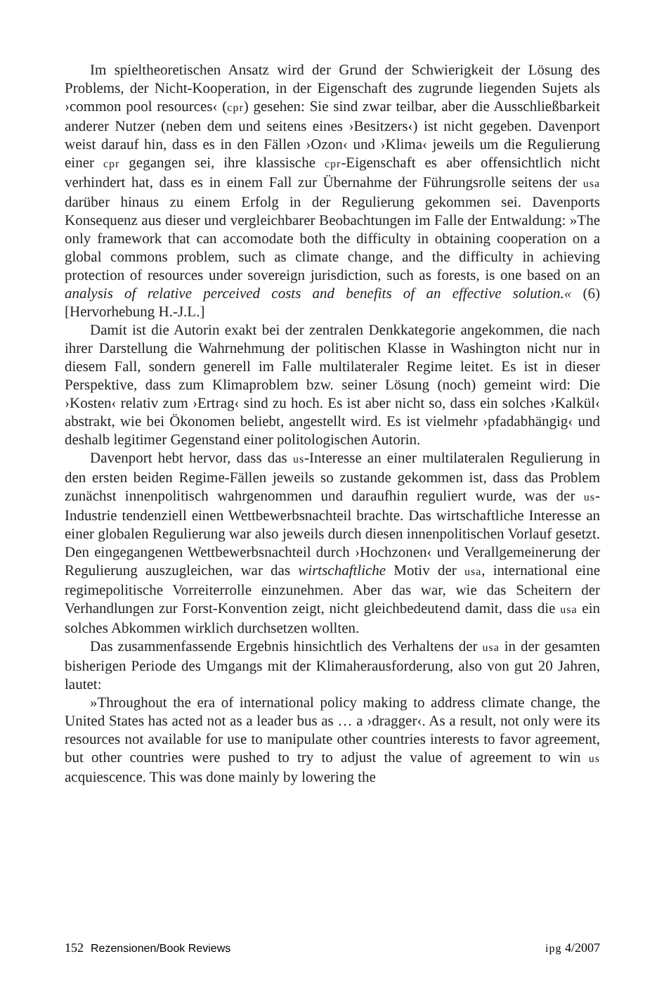Im spieltheoretischen Ansatz wird der Grund der Schwierigkeit der Lösung des Problems, der Nicht-Kooperation, in der Eigenschaft des zugrunde liegenden Sujets als ›common pool resources‹ (cpr) gesehen: Sie sind zwar teilbar, aber die Ausschließbarkeit anderer Nutzer (neben dem und seitens eines ›Besitzers‹) ist nicht gegeben. Davenport weist darauf hin, dass es in den Fällen ›Ozon‹ und ›Klima‹ jeweils um die Regulierung einer cpr gegangen sei, ihre klassische cpr-Eigenschaft es aber offensichtlich nicht verhindert hat, dass es in einem Fall zur Übernahme der Führungsrolle seitens der usa darüber hinaus zu einem Erfolg in der Regulierung gekommen sei. Davenports Konsequenz aus dieser und vergleichbarer Beobachtungen im Falle der Entwaldung: »The only framework that can accomodate both the difficulty in obtaining cooperation on a global commons problem, such as climate change, and the difficulty in achieving protection of resources under sovereign jurisdiction, such as forests, is one based on an analysis of relative perceived costs and benefits of an effective solution.« (6) [Hervorhebung H.-J.L.]
Damit ist die Autorin exakt bei der zentralen Denkkategorie angekommen, die nach ihrer Darstellung die Wahrnehmung der politischen Klasse in Washington nicht nur in diesem Fall, sondern generell im Falle multilateraler Regime leitet. Es ist in dieser Perspektive, dass zum Klimaproblem bzw. seiner Lösung (noch) gemeint wird: Die ›Kosten‹ relativ zum ›Ertrag‹ sind zu hoch. Es ist aber nicht so, dass ein solches ›Kalkül‹ abstrakt, wie bei Ökonomen beliebt, angestellt wird. Es ist vielmehr ›pfadabhängig‹ und deshalb legitimer Gegenstand einer politologischen Autorin.
Davenport hebt hervor, dass das us-Interesse an einer multilateralen Regulierung in den ersten beiden Regime-Fällen jeweils so zustande gekommen ist, dass das Problem zunächst innenpolitisch wahrgenommen und daraufhin reguliert wurde, was der us-Industrie tendenziell einen Wettbewerbsnachteil brachte. Das wirtschaftliche Interesse an einer globalen Regulierung war also jeweils durch diesen innenpolitischen Vorlauf gesetzt. Den eingegangenen Wettbewerbsnachteil durch ›Hochzonen‹ und Verallgemeinerung der Regulierung auszugleichen, war das wirtschaftliche Motiv der usa, international eine regimepolitische Vorreiterrolle einzunehmen. Aber das war, wie das Scheitern der Verhandlungen zur Forst-Konvention zeigt, nicht gleichbedeutend damit, dass die usa ein solches Abkommen wirklich durchsetzen wollten.
Das zusammenfassende Ergebnis hinsichtlich des Verhaltens der usa in der gesamten bisherigen Periode des Umgangs mit der Klimaherausforderung, also von gut 20 Jahren, lautet:
»Throughout the era of international policy making to address climate change, the United States has acted not as a leader bus as … a ›dragger‹. As a result, not only were its resources not available for use to manipulate other countries interests to favor agreement, but other countries were pushed to try to adjust the value of agreement to win us acquiescence. This was done mainly by lowering the
152 Rezensionen/Book Reviews ipg 4/2007